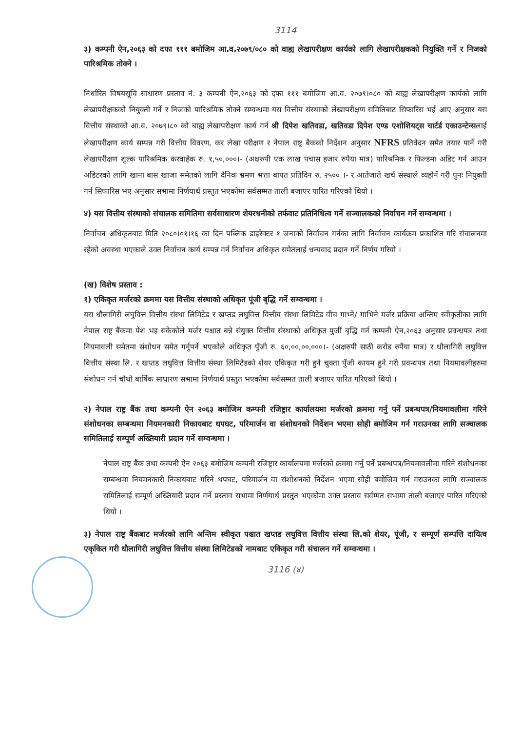3114
३) कम्पनी ऐन,२०६३ को दफा १११ बमोजिम आ.व.२०७९/०८० को वाह्य लेखापरीक्षण कार्यको लागि लेखापरीक्षकको नियुक्ति गर्ने र निजको पारिश्रमिक तोक्ने ।
निर्धारित विषयसूचि साधारण प्रस्ताव नं. ३ कम्पनी ऐन,२०६३ को दफा १११ बमोजिम आ.व. २०७९।०८० को बाह्य लेखापरीक्षण कार्यको लागि लेखापरीक्षकको नियुक्ती गर्ने र निजको पारिश्रमिक तोक्ने सम्वन्धमा यस वित्तीय संस्थाको लेखापरीक्षण समितिबाट सिफारिस भई आए अनुसार यस वित्तीय संस्थाको आ.व. २०७९।८० को बाह्य लेखापरीक्षण कार्य गर्न श्री दिपेश खतिवडा, खतिवडा दिपेश एण्ड एशोशियट्स चार्टर्ड एकाउन्टेन्सलाई लेखापरीक्षण कार्य सम्पन्न गरी वित्तीय विवरण, कर लेखा परीक्षण र नेपाल राष्ट्र बैकको निर्देशन अनुसार NFRS प्रतिवेदन समेत तयार पार्ने गरी लेखापरीक्षण शुल्क पारिश्रमिक करवाहेक रु. १,५०,०००।- (अक्षरुपी एक लाख पचास हजार रुपैया मात्र) पारिश्रमिक र फिल्डमा अडिट गर्न आउन अडिटरको लागि खाना बास खाजा समेतको लागि दैनिक भ्रमण भत्ता बापत प्रतिदिन रु. २५०० ।- र आतेजाते खर्च संस्थाले व्यहोर्ने गरी पुनः नियुक्ती गर्न सिफारिस भए अनुसार सभामा निर्णयार्थ प्रस्तुत भएकोमा सर्वसम्मत ताली बजाएर पारित गरिएको थियो ।
४) यस वित्तीय संस्थाको संचालक समितिमा सर्वसाधारण शेयरधनीको तर्फवाट प्रतिनिधित्व गर्ने सञ्चालकको निर्वाचन गर्ने सम्वन्धमा ।
निर्वाचन अधिकृतबाट मिति २०८०।०१।१६ का दिन पब्लिक डाइरेक्टर १ जनाको निर्वाचन गर्नका लागि निर्वाचन कार्यक्रम प्रकाशित गरि संचालनमा रहेको अवस्था भएकाले उक्त निर्वाचन कार्य सम्पन्न गर्न निर्वाचन अधिकृत समेतलाई धन्यवाद प्रदान गर्ने निर्णय गरियो ।
(ख) विशेष प्रस्ताव :
१) एकिकृत मर्जरको क्रममा यस वित्तीय संस्थाको अधिकृत पूंजी बृद्धि गर्ने सम्वन्धमा ।
यस धौलागिरी लघुवित्त वित्तीय संस्था लिमिटेड र खप्तड लघुवित्त वित्तीय संस्था लिमिटेड वीच गाभ्ने/ गाभिने मर्जर प्रक्रिया अन्तिम स्वीकृतीका लागि नेपाल राष्ट्र बैंकमा पेश भइ सकेकोले मर्जर पश्चात बन्ने संयुक्त वित्तीय संस्थाको अधिकृत पुजीं बृद्धि गर्न कम्पनी ऐन,२०६३ अनुसार प्रवन्धपत्र तथा नियमावली समेतमा संशोधन समेत गर्नुपर्ने भएकोले अधिकृत पुँजी रु. ६०,००,००,०००।- (अक्षरुपी साठी करोड रुपैंया मात्र) र धौलागिरी लघुवित्त वित्तीय संस्था लि. र खप्तड लघुवित्त वित्तीय संस्था लिमिटेडको शेयर एकिकृत गरी हुने चुक्ता पुँजी कायम हुने गरी प्रवन्धपत्र तथा नियमावलीहरुमा संशोधन गर्न चौथो बार्षिक साधारण सभामा निर्णयार्थ प्रस्तुत भएकोमा सर्वसम्मत ताली बजाएर पारित गरिएको थियो ।
२) नेपाल राष्ट्र बैंक तथा कम्पनी ऐन २०६३ बमोजिम कम्पनी रजिष्ट्रार कार्यालयमा मर्जरको क्रममा गर्नु पर्ने प्रबन्धपत्र/नियमावलीमा गरिने संशोधनका सम्बन्धमा नियमनकारी निकायबाट थपघट, परिमार्जन वा संशोधनको निर्देशन भएमा सोही बमोजिम गर्न गराउनका लागि सञ्चालक समितिलाई सम्पूर्ण अख्तियारी प्रदान गर्ने सम्वन्धमा ।
नेपाल राष्ट्र बैंक तथा कम्पनी ऐन २०६३ बमोजिम कम्पनी रजिष्ट्रार कार्यालयमा मर्जरको क्रममा गर्नु पर्ने प्रबन्धपत्र/नियमावलीमा गरिने संशोधनका सम्बन्धमा नियमनकारी निकायबाट गरिने थपघट, परिमार्जन वा संशोधनको निर्देशन भएमा सोही बमोजिम गर्न गराउनका लागि सञ्चालक समितिलाई सम्पूर्ण अख्तियारी प्रदान गर्ने प्रस्ताव सभामा निर्णयार्थ प्रस्तुत भएकोमा उक्त प्रस्ताव सर्वम्मत सभामा ताली बजाएर पारित गरिएको थियो ।
३) नेपाल राष्ट्र बैंकबाट मर्जरको लागि अन्तिम स्वीकृत पश्चात खप्तड लघुवित्त वित्तीय संस्था लि.को शेयर, पूंजी, र सम्पूर्ण सम्पत्ति दायित्व एकृकित गरी धौलागिरी लघुवित्त वित्तीय संस्था लिमिटेडको नामबाट एकिकृत गरी संचालन गर्ने सम्वन्धमा ।
3116 (४)